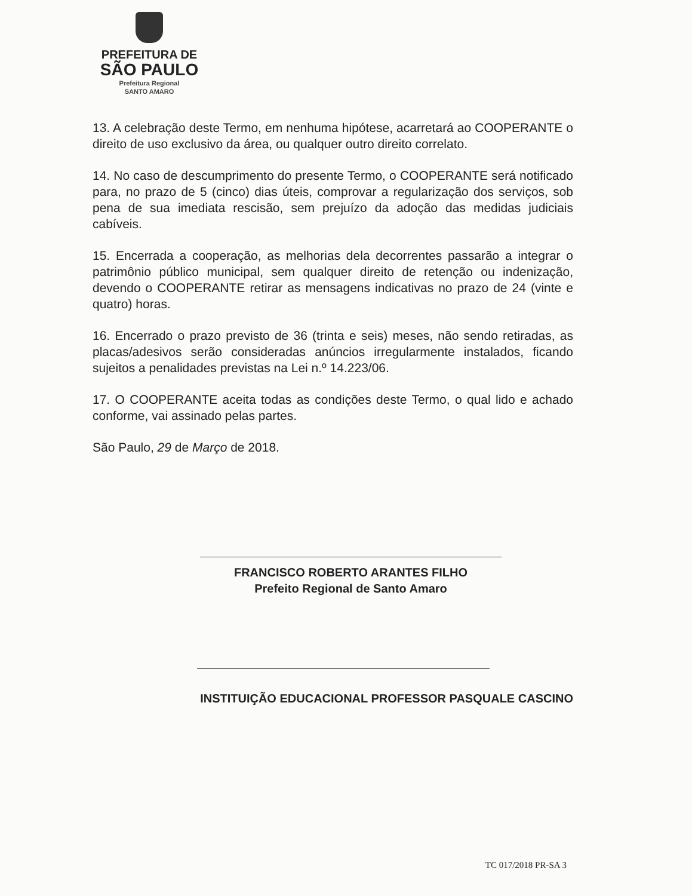PREFEITURA DE
SÃO PAULO
Prefeitura Regional
SANTO AMARO
13. A celebração deste Termo, em nenhuma hipótese, acarretará ao COOPERANTE o direito de uso exclusivo da área, ou qualquer outro direito correlato.
14. No caso de descumprimento do presente Termo, o COOPERANTE será notificado para, no prazo de 5 (cinco) dias úteis, comprovar a regularização dos serviços, sob pena de sua imediata rescisão, sem prejuízo da adoção das medidas judiciais cabíveis.
15. Encerrada a cooperação, as melhorias dela decorrentes passarão a integrar o patrimônio público municipal, sem qualquer direito de retenção ou indenização, devendo o COOPERANTE retirar as mensagens indicativas no prazo de 24 (vinte e quatro) horas.
16. Encerrado o prazo previsto de 36 (trinta e seis) meses, não sendo retiradas, as placas/adesivos serão consideradas anúncios irregularmente instalados, ficando sujeitos a penalidades previstas na Lei n.º 14.223/06.
17. O COOPERANTE aceita todas as condições deste Termo, o qual lido e achado conforme, vai assinado pelas partes.
São Paulo, 29 de Março de 2018.
FRANCISCO ROBERTO ARANTES FILHO
Prefeito Regional de Santo Amaro
INSTITUIÇÃO EDUCACIONAL PROFESSOR PASQUALE CASCINO
TC 017/2018 PR-SA 3